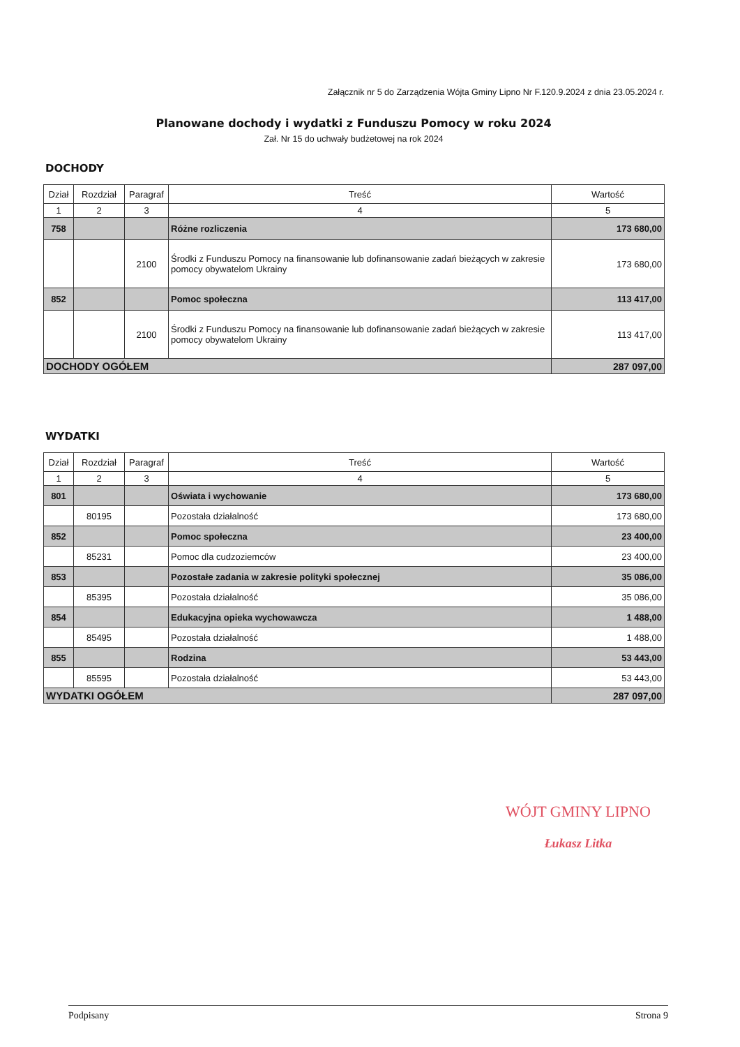Załącznik nr 5 do Zarządzenia Wójta Gminy Lipno Nr F.120.9.2024 z dnia 23.05.2024 r.
Planowane dochody i wydatki z Funduszu Pomocy w roku 2024
Zał. Nr 15 do uchwały budżetowej na rok 2024
DOCHODY
| Dział | Rozdział | Paragraf | Treść | Wartość |
| --- | --- | --- | --- | --- |
| 1 | 2 | 3 | 4 | 5 |
| 758 | | | Różne rozliczenia | 173 680,00 |
| | | 2100 | Środki z Funduszu Pomocy na finansowanie lub dofinansowanie zadań bieżących w zakresie pomocy obywatelom Ukrainy | 173 680,00 |
| 852 | | | Pomoc społeczna | 113 417,00 |
| | | 2100 | Środki z Funduszu Pomocy na finansowanie lub dofinansowanie zadań bieżących w zakresie pomocy obywatelom Ukrainy | 113 417,00 |
| DOCHODY OGÓŁEM | | | | 287 097,00 |
WYDATKI
| Dział | Rozdział | Paragraf | Treść | Wartość |
| --- | --- | --- | --- | --- |
| 1 | 2 | 3 | 4 | 5 |
| 801 | | | Oświata i wychowanie | 173 680,00 |
| | 80195 | | Pozostała działalność | 173 680,00 |
| 852 | | | Pomoc społeczna | 23 400,00 |
| | 85231 | | Pomoc dla cudzoziemców | 23 400,00 |
| 853 | | | Pozostałe zadania w zakresie polityki społecznej | 35 086,00 |
| | 85395 | | Pozostała działalność | 35 086,00 |
| 854 | | | Edukacyjna opieka wychowawcza | 1 488,00 |
| | 85495 | | Pozostała działalność | 1 488,00 |
| 855 | | | Rodzina | 53 443,00 |
| | 85595 | | Pozostała działalność | 53 443,00 |
| WYDATKI OGÓŁEM | | | | 287 097,00 |
WÓJT GMINY LIPNO
Łukasz Litka
Podpisany Strona 9